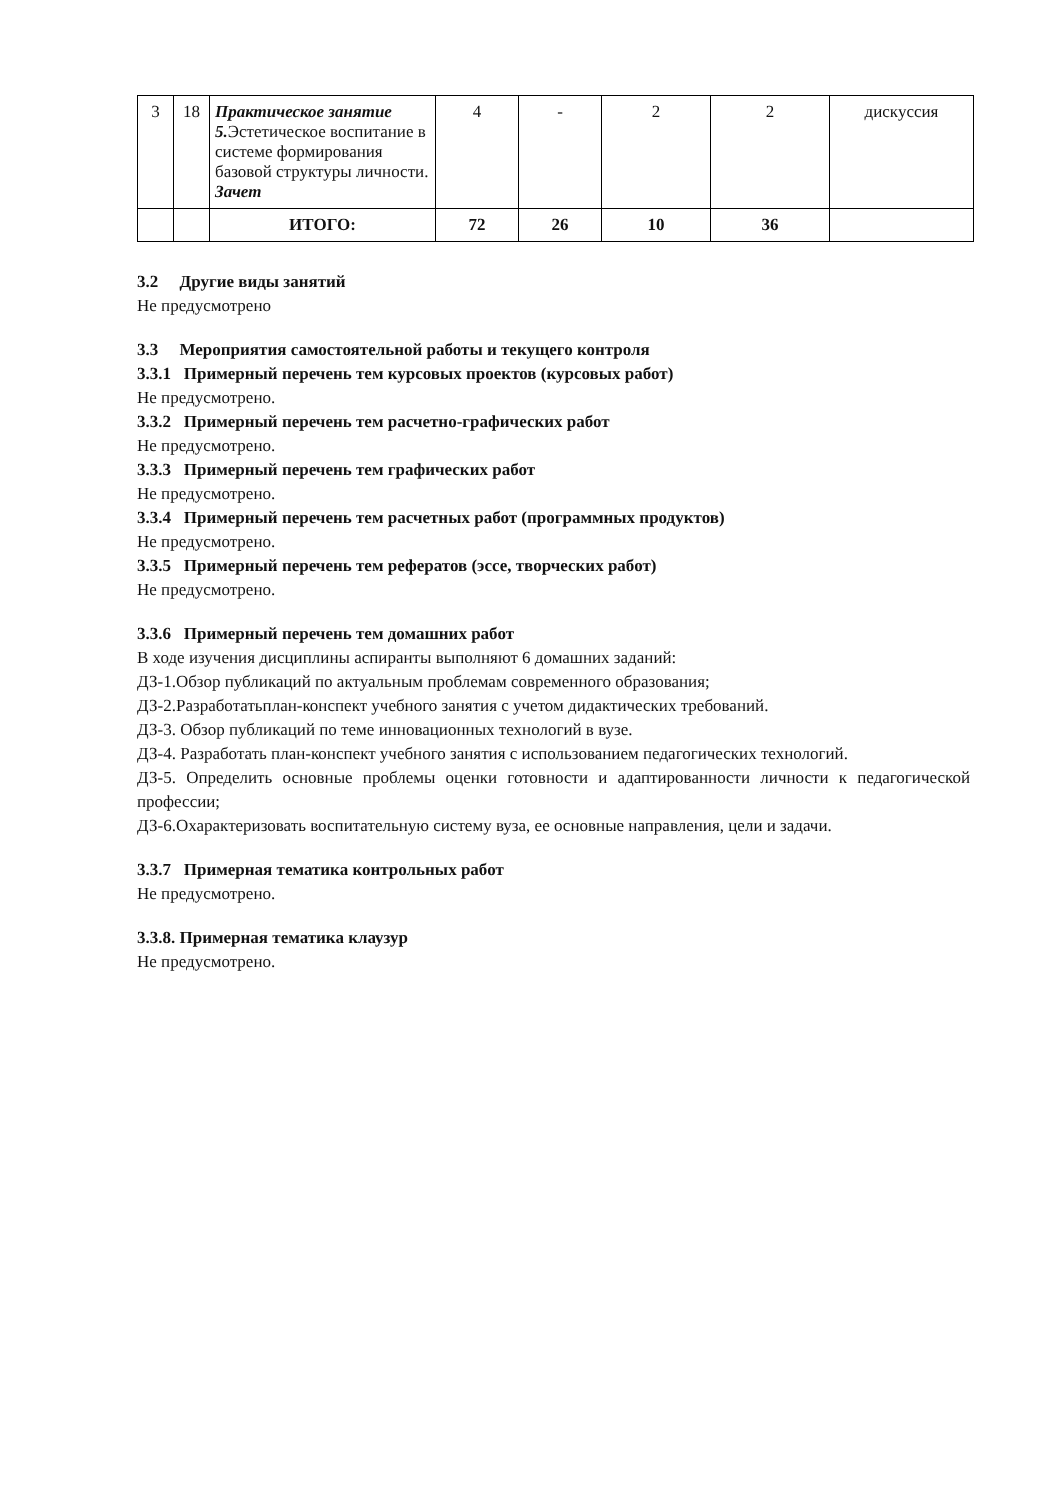| 3 | 18 | Практическое занятие 5. Эстетическое воспитание в системе формирования базовой структуры личности. Зачет | 4 | - | 2 | 2 | дискуссия |
| | | ИТОГО: | 72 | 26 | 10 | 36 | |
3.2 Другие виды занятий
Не предусмотрено
3.3 Мероприятия самостоятельной работы и текущего контроля
3.3.1 Примерный перечень тем курсовых проектов (курсовых работ)
Не предусмотрено.
3.3.2 Примерный перечень тем расчетно-графических работ
Не предусмотрено.
3.3.3 Примерный перечень тем графических работ
Не предусмотрено.
3.3.4 Примерный перечень тем расчетных работ (программных продуктов)
Не предусмотрено.
3.3.5 Примерный перечень тем рефератов (эссе, творческих работ)
Не предусмотрено.
3.3.6 Примерный перечень тем домашних работ
В ходе изучения дисциплины аспиранты выполняют 6 домашних заданий:
ДЗ-1.Обзор публикаций по актуальным проблемам современного образования;
ДЗ-2.Разработатьплан-конспект учебного занятия с учетом дидактических требований.
ДЗ-3. Обзор публикаций по теме инновационных технологий в вузе.
ДЗ-4. Разработать план-конспект учебного занятия с использованием педагогических технологий.
ДЗ-5. Определить основные проблемы оценки готовности и адаптированности личности к педагогической профессии;
ДЗ-6.Охарактеризовать воспитательную систему вуза, ее основные направления, цели и задачи.
3.3.7 Примерная тематика контрольных работ
Не предусмотрено.
3.3.8. Примерная тематика клаузур
Не предусмотрено.